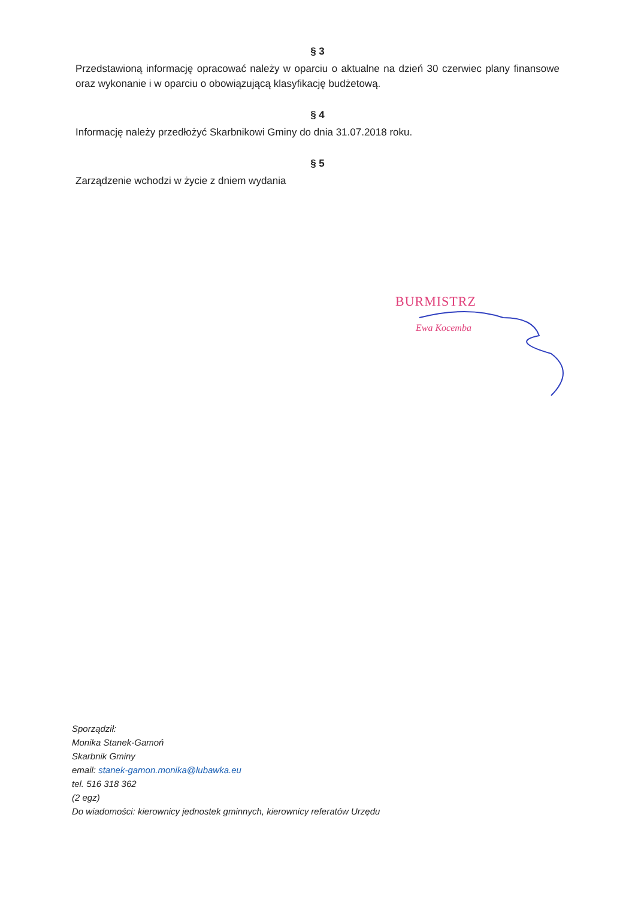§ 3
Przedstawioną informację opracować należy w oparciu o aktualne na dzień 30 czerwiec plany finansowe oraz wykonanie i w oparciu o obowiązującą klasyfikację budżetową.
§ 4
Informację należy przedłożyć Skarbnikowi Gminy do dnia 31.07.2018 roku.
§ 5
Zarządzenie wchodzi w życie z dniem wydania
BURMISTRZ
Ewa Kocemba
Sporządził:
Monika Stanek-Gamoń
Skarbnik Gminy
email: stanek-gamon.monika@lubawka.eu
tel. 516 318 362
(2 egz)
Do wiadomości: kierownicy jednostek gminnych, kierownicy referatów Urzędu